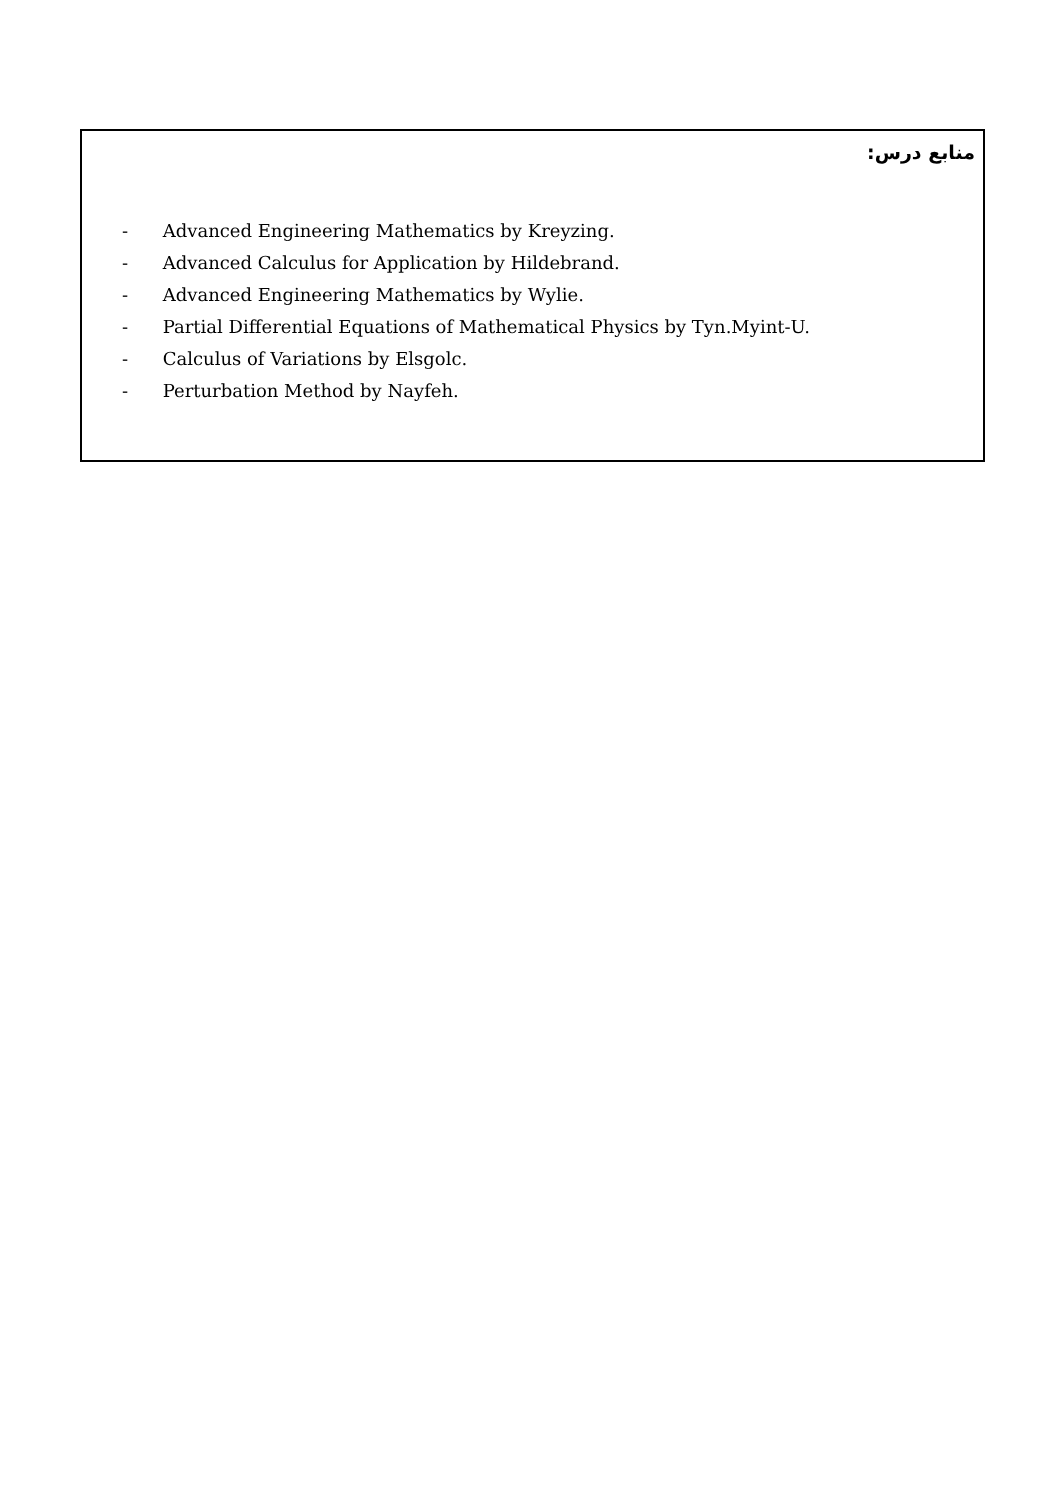منابع درس:
- Advanced Engineering Mathematics by Kreyzing.
- Advanced Calculus for Application by Hildebrand.
- Advanced Engineering Mathematics by Wylie.
- Partial Differential Equations of Mathematical Physics by Tyn.Myint-U.
- Calculus of Variations by Elsgolc.
- Perturbation Method by Nayfeh.